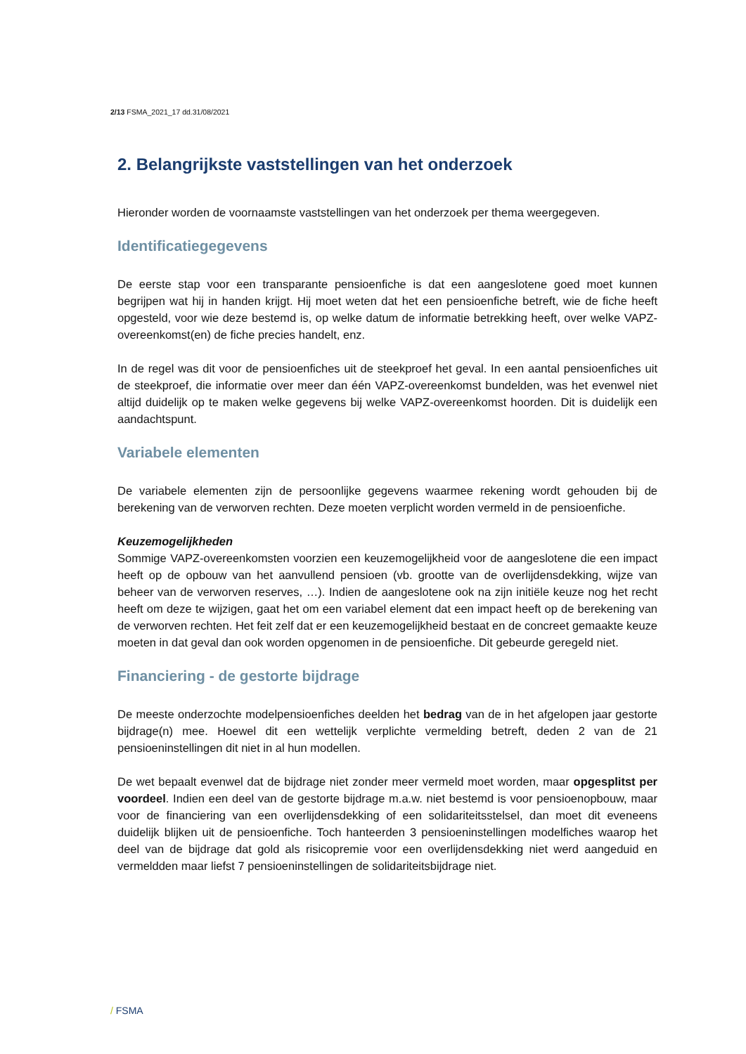2/13 FSMA_2021_17 dd.31/08/2021
2. Belangrijkste vaststellingen van het onderzoek
Hieronder worden de voornaamste vaststellingen van het onderzoek per thema weergegeven.
Identificatiegegevens
De eerste stap voor een transparante pensioenfiche is dat een aangeslotene goed moet kunnen begrijpen wat hij in handen krijgt. Hij moet weten dat het een pensioenfiche betreft, wie de fiche heeft opgesteld, voor wie deze bestemd is, op welke datum de informatie betrekking heeft, over welke VAPZ-overeenkomst(en) de fiche precies handelt, enz.
In de regel was dit voor de pensioenfiches uit de steekproef het geval. In een aantal pensioenfiches uit de steekproef, die informatie over meer dan één VAPZ-overeenkomst bundelden, was het evenwel niet altijd duidelijk op te maken welke gegevens bij welke VAPZ-overeenkomst hoorden. Dit is duidelijk een aandachtspunt.
Variabele elementen
De variabele elementen zijn de persoonlijke gegevens waarmee rekening wordt gehouden bij de berekening van de verworven rechten. Deze moeten verplicht worden vermeld in de pensioenfiche.
Keuzemogelijkheden
Sommige VAPZ-overeenkomsten voorzien een keuzemogelijkheid voor de aangeslotene die een impact heeft op de opbouw van het aanvullend pensioen (vb. grootte van de overlijdensdekking, wijze van beheer van de verworven reserves, …). Indien de aangeslotene ook na zijn initiële keuze nog het recht heeft om deze te wijzigen, gaat het om een variabel element dat een impact heeft op de berekening van de verworven rechten. Het feit zelf dat er een keuzemogelijkheid bestaat en de concreet gemaakte keuze moeten in dat geval dan ook worden opgenomen in de pensioenfiche. Dit gebeurde geregeld niet.
Financiering - de gestorte bijdrage
De meeste onderzochte modelpensioenfiches deelden het bedrag van de in het afgelopen jaar gestorte bijdrage(n) mee. Hoewel dit een wettelijk verplichte vermelding betreft, deden 2 van de 21 pensioeninstellingen dit niet in al hun modellen.
De wet bepaalt evenwel dat de bijdrage niet zonder meer vermeld moet worden, maar opgesplitst per voordeel. Indien een deel van de gestorte bijdrage m.a.w. niet bestemd is voor pensioenopbouw, maar voor de financiering van een overlijdensdekking of een solidariteitsstelsel, dan moet dit eveneens duidelijk blijken uit de pensioenfiche. Toch hanteerden 3 pensioeninstellingen modelfiches waarop het deel van de bijdrage dat gold als risicopremie voor een overlijdensdekking niet werd aangeduid en vermeldden maar liefst 7 pensioeninstellingen de solidariteitsbijdrage niet.
/ FSMA